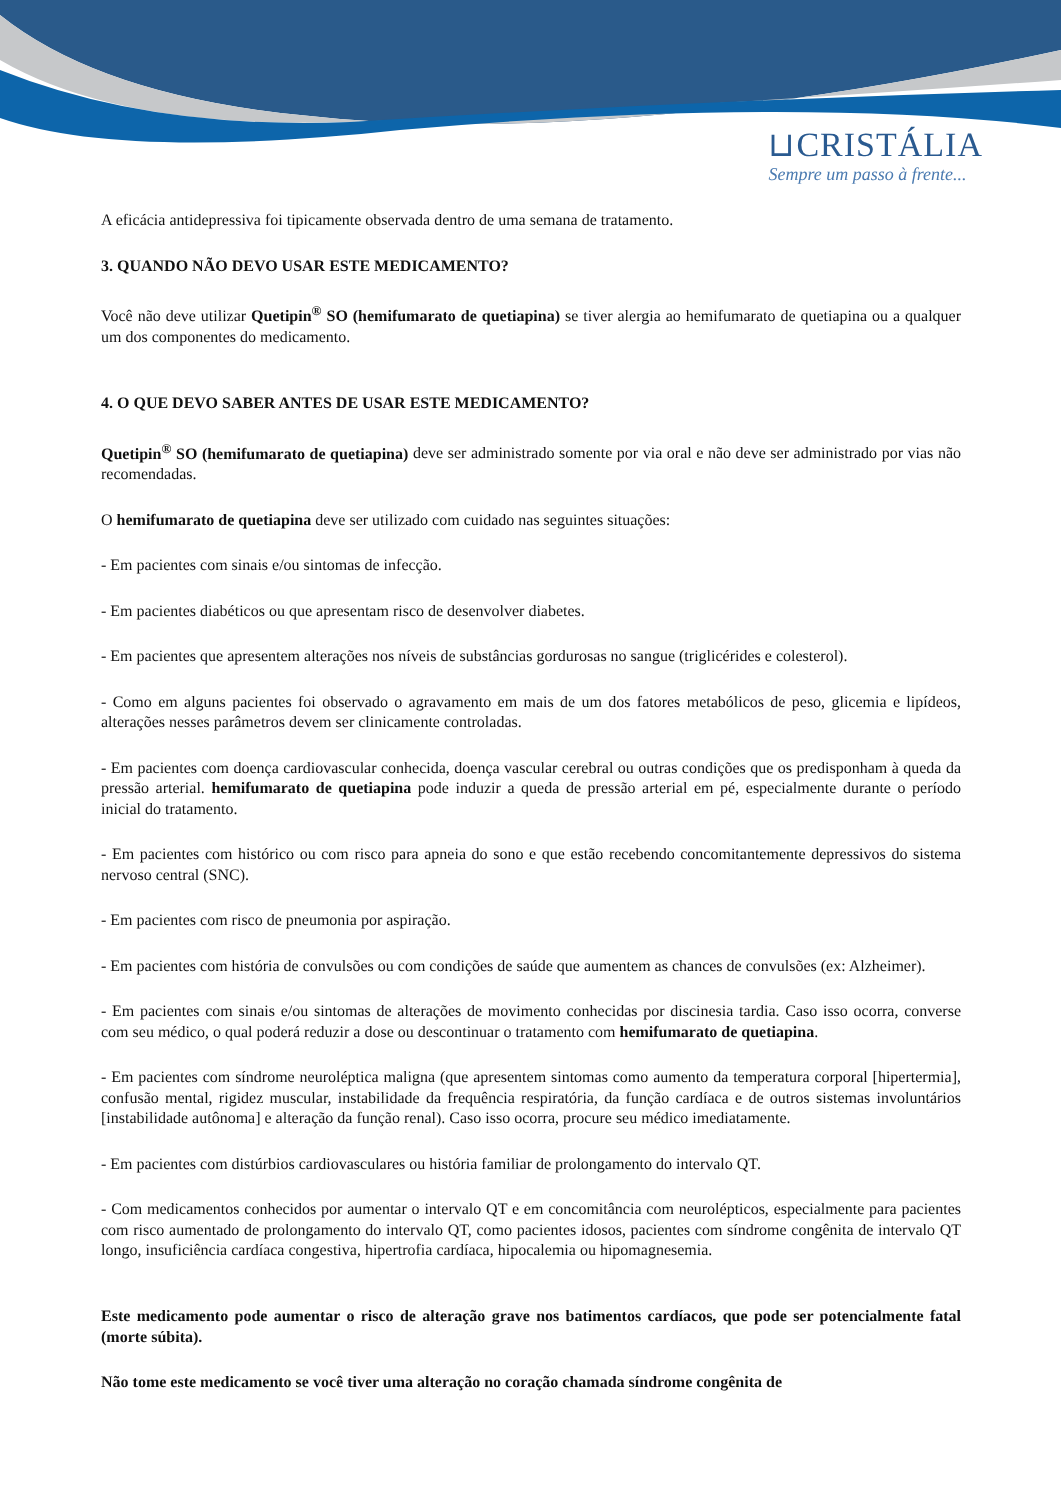⊔CRISTÁLIA
Sempre um passo à frente...
A eficácia antidepressiva foi tipicamente observada dentro de uma semana de tratamento.
3. QUANDO NÃO DEVO USAR ESTE MEDICAMENTO?
Você não deve utilizar Quetipin<sup>®</sup> SO (hemifumarato de quetiapina) se tiver alergia ao hemifumarato de quetiapina ou a qualquer um dos componentes do medicamento.
4. O QUE DEVO SABER ANTES DE USAR ESTE MEDICAMENTO?
Quetipin<sup>®</sup> SO (hemifumarato de quetiapina) deve ser administrado somente por via oral e não deve ser administrado por vias não recomendadas.
O hemifumarato de quetiapina deve ser utilizado com cuidado nas seguintes situações:
- Em pacientes com sinais e/ou sintomas de infecção.
- Em pacientes diabéticos ou que apresentam risco de desenvolver diabetes.
- Em pacientes que apresentem alterações nos níveis de substâncias gordurosas no sangue (triglicérides e colesterol).
- Como em alguns pacientes foi observado o agravamento em mais de um dos fatores metabólicos de peso, glicemia e lipídeos, alterações nesses parâmetros devem ser clinicamente controladas.
- Em pacientes com doença cardiovascular conhecida, doença vascular cerebral ou outras condições que os predisponham à queda da pressão arterial. hemifumarato de quetiapina pode induzir a queda de pressão arterial em pé, especialmente durante o período inicial do tratamento.
- Em pacientes com histórico ou com risco para apneia do sono e que estão recebendo concomitantemente depressivos do sistema nervoso central (SNC).
- Em pacientes com risco de pneumonia por aspiração.
- Em pacientes com história de convulsões ou com condições de saúde que aumentem as chances de convulsões (ex: Alzheimer).
- Em pacientes com sinais e/ou sintomas de alterações de movimento conhecidas por discinesia tardia. Caso isso ocorra, converse com seu médico, o qual poderá reduzir a dose ou descontinuar o tratamento com hemifumarato de quetiapina.
- Em pacientes com síndrome neuroléptica maligna (que apresentem sintomas como aumento da temperatura corporal [hipertermia], confusão mental, rigidez muscular, instabilidade da frequência respiratória, da função cardíaca e de outros sistemas involuntários [instabilidade autônoma] e alteração da função renal). Caso isso ocorra, procure seu médico imediatamente.
- Em pacientes com distúrbios cardiovasculares ou história familiar de prolongamento do intervalo QT.
- Com medicamentos conhecidos por aumentar o intervalo QT e em concomitância com neurolépticos, especialmente para pacientes com risco aumentado de prolongamento do intervalo QT, como pacientes idosos, pacientes com síndrome congênita de intervalo QT longo, insuficiência cardíaca congestiva, hipertrofia cardíaca, hipocalemia ou hipomagnesemia.
Este medicamento pode aumentar o risco de alteração grave nos batimentos cardíacos, que pode ser potencialmente fatal (morte súbita).
Não tome este medicamento se você tiver uma alteração no coração chamada síndrome congênita de